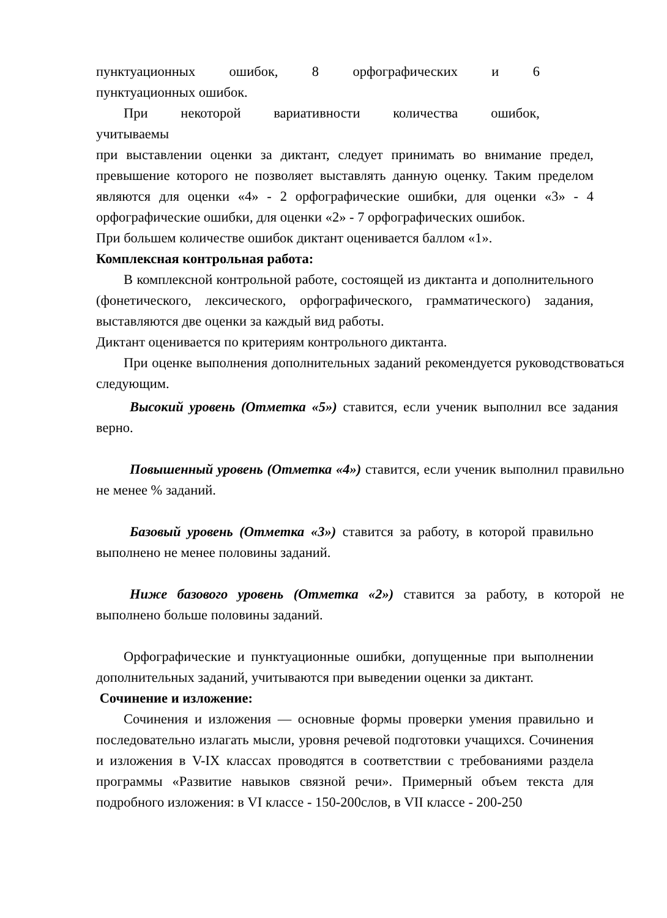пунктуационных ошибок, 8 орфографических и 6
пунктуационных ошибок.
При некоторой вариативности количества ошибок,
учитываемы
при выставлении оценки за диктант, следует принимать во внимание предел, превышение которого не позволяет выставлять данную оценку. Таким пределом являются для оценки «4» - 2 орфографические ошибки, для оценки «3» - 4 орфографические ошибки, для оценки «2» - 7 орфографических ошибок.
При большем количестве ошибок диктант оценивается баллом «1».
Комплексная контрольная работа:
В комплексной контрольной работе, состоящей из диктанта и дополнительного (фонетического, лексического, орфографического, грамматического) задания, выставляются две оценки за каждый вид работы.
Диктант оценивается по критериям контрольного диктанта.
При оценке выполнения дополнительных заданий рекомендуется руководствоваться следующим.
Высокий уровень (Отметка «5») ставится, если ученик выполнил все задания верно.
Повышенный уровень (Отметка «4») ставится, если ученик выполнил правильно не менее % заданий.
Базовый уровень (Отметка «3») ставится за работу, в которой правильно выполнено не менее половины заданий.
Ниже базового уровень (Отметка «2») ставится за работу, в которой не выполнено больше половины заданий.
Орфографические и пунктуационные ошибки, допущенные при выполнении дополнительных заданий, учитываются при выведении оценки за диктант.
Сочинение и изложение:
Сочинения и изложения — основные формы проверки умения правильно и последовательно излагать мысли, уровня речевой подготовки учащихся. Сочинения и изложения в V-IX классах проводятся в соответствии с требованиями раздела программы «Развитие навыков связной речи». Примерный объем текста для подробного изложения: в VI классе - 150-200слов, в VII классе - 200-250